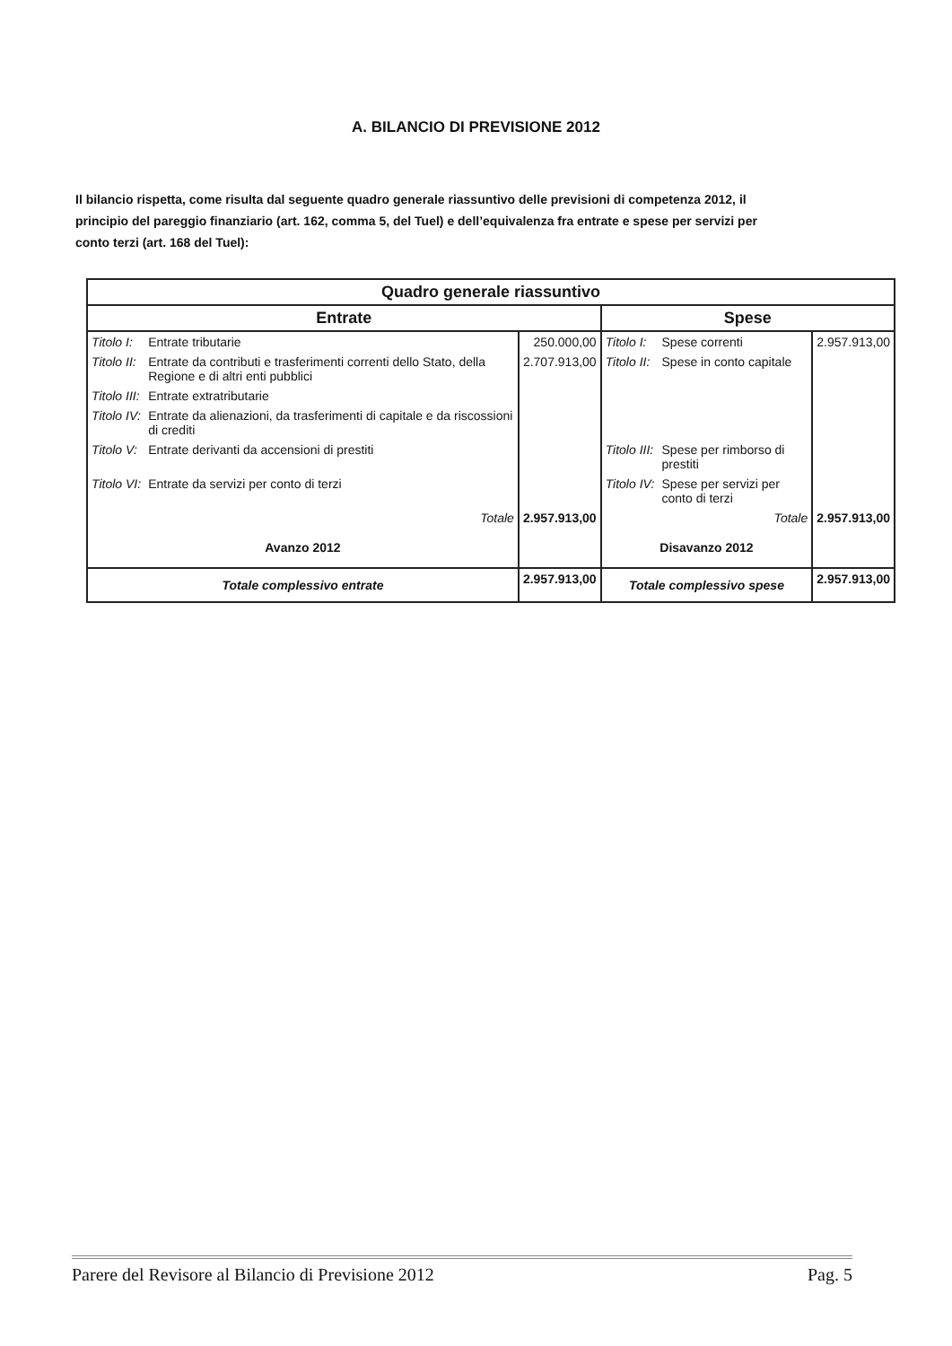A. BILANCIO DI PREVISIONE 2012
Il bilancio rispetta, come risulta dal seguente quadro generale riassuntivo delle previsioni di competenza 2012, il principio del pareggio finanziario (art. 162, comma 5, del Tuel) e dell’equivalenza fra entrate e spese per servizi per conto terzi (art. 168 del Tuel):
| Quadro generale riassuntivo | | | | | |
| --- | --- | --- | --- | --- | --- |
| Entrate | | | Spese | | |
| Titolo I: | Entrate tributarie | 250.000,00 | Titolo I: | Spese correnti | 2.957.913,00 |
| Titolo II: | Entrate da contributi e trasferimenti correnti dello Stato, della Regione e di altri enti pubblici | 2.707.913,00 | Titolo II: | Spese in conto capitale | |
| Titolo III: | Entrate extratributarie | | | | |
| Titolo IV: | Entrate da alienazioni, da trasferimenti di capitale e da riscossioni di crediti | | | | |
| Titolo V: | Entrate derivanti da accensioni di prestiti | | Titolo III: | Spese per rimborso di prestiti | |
| Titolo VI: | Entrate da servizi per conto di terzi | | Titolo IV: | Spese per servizi per conto di terzi | |
| Totale | | 2.957.913,00 | Totale | | 2.957.913,00 |
| Avanzo 2012 | | | Disavanzo 2012 | | |
| Totale complessivo entrate | | 2.957.913,00 | Totale complessivo spese | | 2.957.913,00 |
Parere del Revisore al Bilancio di Previsione 2012 Pag. 5